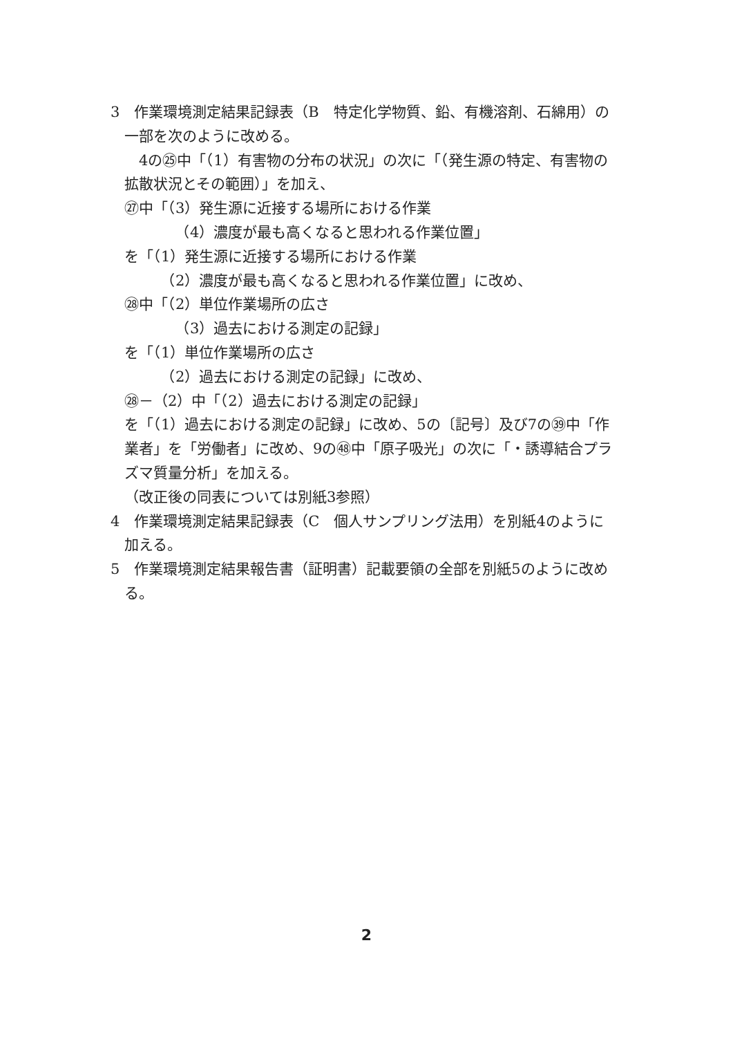3　作業環境測定結果記録表（B　特定化学物質、鉛、有機溶剤、石綿用）の一部を次のように改める。
　4の㉕中「（1）有害物の分布の状況」の次に「（発生源の特定、有害物の拡散状況とその範囲）」を加え、
㉗中「（3）発生源に近接する場所における作業
　　　　（4）濃度が最も高くなると思われる作業位置」
を「（1）発生源に近接する場所における作業
　　　（2）濃度が最も高くなると思われる作業位置」に改め、
㉘中「（2）単位作業場所の広さ
　　　　（3）過去における測定の記録」
を「（1）単位作業場所の広さ
　　　（2）過去における測定の記録」に改め、
㉘－（2）中「（2）過去における測定の記録」
を「（1）過去における測定の記録」に改め、5の〔記号〕及び7の㊴中「作業者」を「労働者」に改め、9の㊽中「原子吸光」の次に「・誘導結合プラズマ質量分析」を加える。
（改正後の同表については別紙3参照）
4　作業環境測定結果記録表（C　個人サンプリング法用）を別紙4のように加える。
5　作業環境測定結果報告書（証明書）記載要領の全部を別紙5のように改める。
2